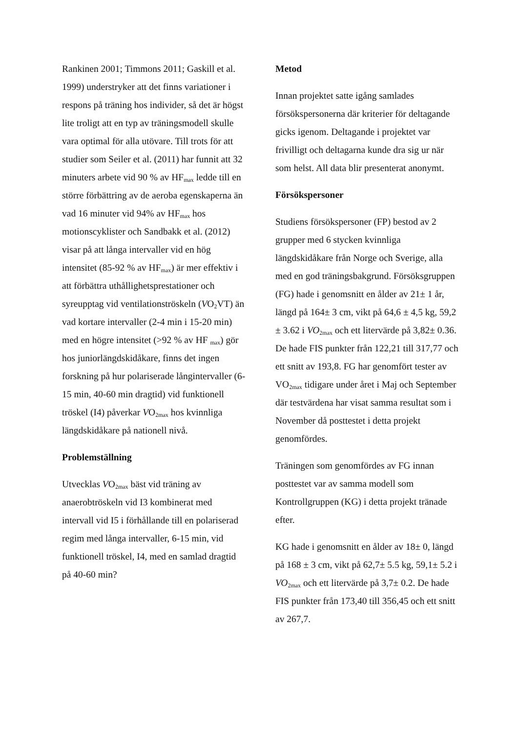Rankinen 2001; Timmons 2011; Gaskill et al. 1999) understryker att det finns variationer i respons på träning hos individer, så det är högst lite troligt att en typ av träningsmodell skulle vara optimal för alla utövare. Till trots för att studier som Seiler et al. (2011) har funnit att 32 minuters arbete vid 90 % av HF<sub>max</sub> ledde till en större förbättring av de aeroba egenskaperna än vad 16 minuter vid 94% av HF<sub>max</sub> hos motionscyklister och Sandbakk et al. (2012) visar på att långa intervaller vid en hög intensitet (85-92 % av HF<sub>max</sub>) är mer effektiv i att förbättra uthållighetsprestationer och syreupptag vid ventilationströskeln (VO<sub>2</sub>VT) än vad kortare intervaller (2-4 min i 15-20 min) med en högre intensitet (>92 % av HF <sub>max</sub>) gör hos juniorlängdskidåkare, finns det ingen forskning på hur polariserade långintervaller (6-15 min, 40-60 min dragtid) vid funktionell tröskel (I4) påverkar VO<sub>2max</sub> hos kvinnliga längdskidåkare på nationell nivå.
Problemställning
Utvecklas VO<sub>2max</sub> bäst vid träning av anaerobtröskeln vid I3 kombinerat med intervall vid I5 i förhållande till en polariserad regim med långa intervaller, 6-15 min, vid funktionell tröskel, I4, med en samlad dragtid på 40-60 min?
Metod
Innan projektet satte igång samlades försökspersonerna där kriterier för deltagande gicks igenom. Deltagande i projektet var frivilligt och deltagarna kunde dra sig ur när som helst. All data blir presenterat anonymt.
Försökspersoner
Studiens försökspersoner (FP) bestod av 2 grupper med 6 stycken kvinnliga längdskidåkare från Norge och Sverige, alla med en god träningsbakgrund. Försöksgruppen (FG) hade i genomsnitt en ålder av 21± 1 år, längd på 164± 3 cm, vikt på 64,6 ± 4,5 kg, 59,2 ± 3.62 i VO<sub>2max</sub> och ett litervärde på 3,82± 0.36. De hade FIS punkter från 122,21 till 317,77 och ett snitt av 193,8. FG har genomfört tester av VO<sub>2max</sub> tidigare under året i Maj och September där testvärdena har visat samma resultat som i November då posttestet i detta projekt genomfördes.
Träningen som genomfördes av FG innan posttestet var av samma modell som Kontrollgruppen (KG) i detta projekt tränade efter.
KG hade i genomsnitt en ålder av 18± 0, längd på 168 ± 3 cm, vikt på 62,7± 5.5 kg, 59,1± 5.2 i VO<sub>2max</sub> och ett litervärde på 3,7± 0.2. De hade FIS punkter från 173,40 till 356,45 och ett snitt av 267,7.